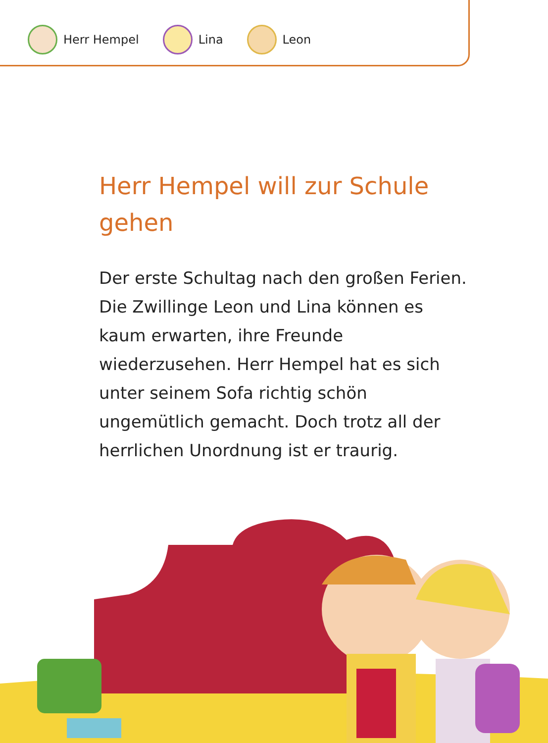Herr Hempel Lina Leon
Herr Hempel will zur Schule gehen
Der erste Schultag nach den großen Ferien. Die Zwillinge Leon und Lina können es kaum erwarten, ihre Freunde wiederzusehen. Herr Hempel hat es sich unter seinem Sofa richtig schön ungemütlich gemacht. Doch trotz all der herrlichen Unordnung ist er traurig.